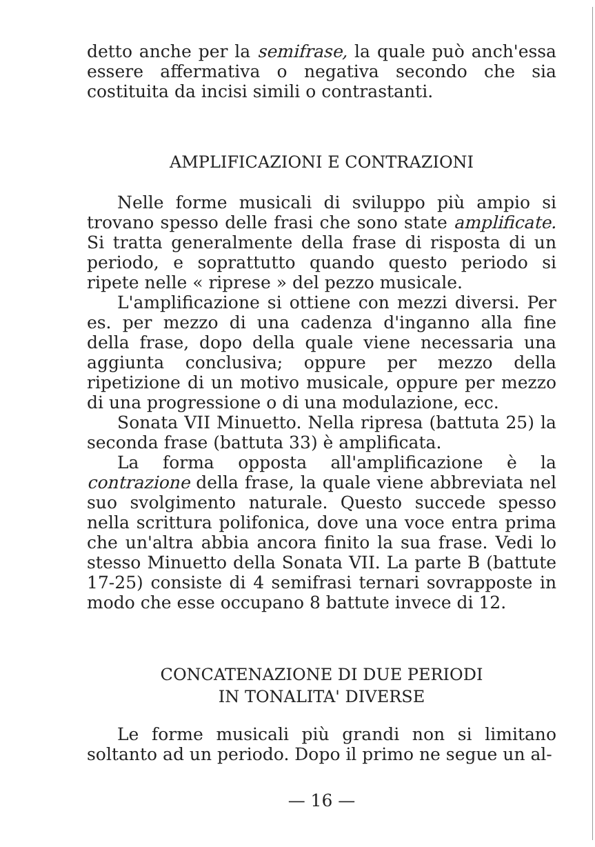detto anche per la semifrase, la quale può anch'essa essere affermativa o negativa secondo che sia costituita da incisi simili o contrastanti.
AMPLIFICAZIONI E CONTRAZIONI
Nelle forme musicali di sviluppo più ampio si trovano spesso delle frasi che sono state amplificate. Si tratta generalmente della frase di risposta di un periodo, e soprattutto quando questo periodo si ripete nelle « riprese » del pezzo musicale.
L'amplificazione si ottiene con mezzi diversi. Per es. per mezzo di una cadenza d'inganno alla fine della frase, dopo della quale viene necessaria una aggiunta conclusiva; oppure per mezzo della ripetizione di un motivo musicale, oppure per mezzo di una progressione o di una modulazione, ecc.
Sonata VII Minuetto. Nella ripresa (battuta 25) la seconda frase (battuta 33) è amplificata.
La forma opposta all'amplificazione è la contrazione della frase, la quale viene abbreviata nel suo svolgimento naturale. Questo succede spesso nella scrittura polifonica, dove una voce entra prima che un'altra abbia ancora finito la sua frase. Vedi lo stesso Minuetto della Sonata VII. La parte B (battute 17-25) consiste di 4 semifrasi ternari sovrapposte in modo che esse occupano 8 battute invece di 12.
CONCATENAZIONE DI DUE PERIODI
IN TONALITA' DIVERSE
Le forme musicali più grandi non si limitano soltanto ad un periodo. Dopo il primo ne segue un al-
— 16 —